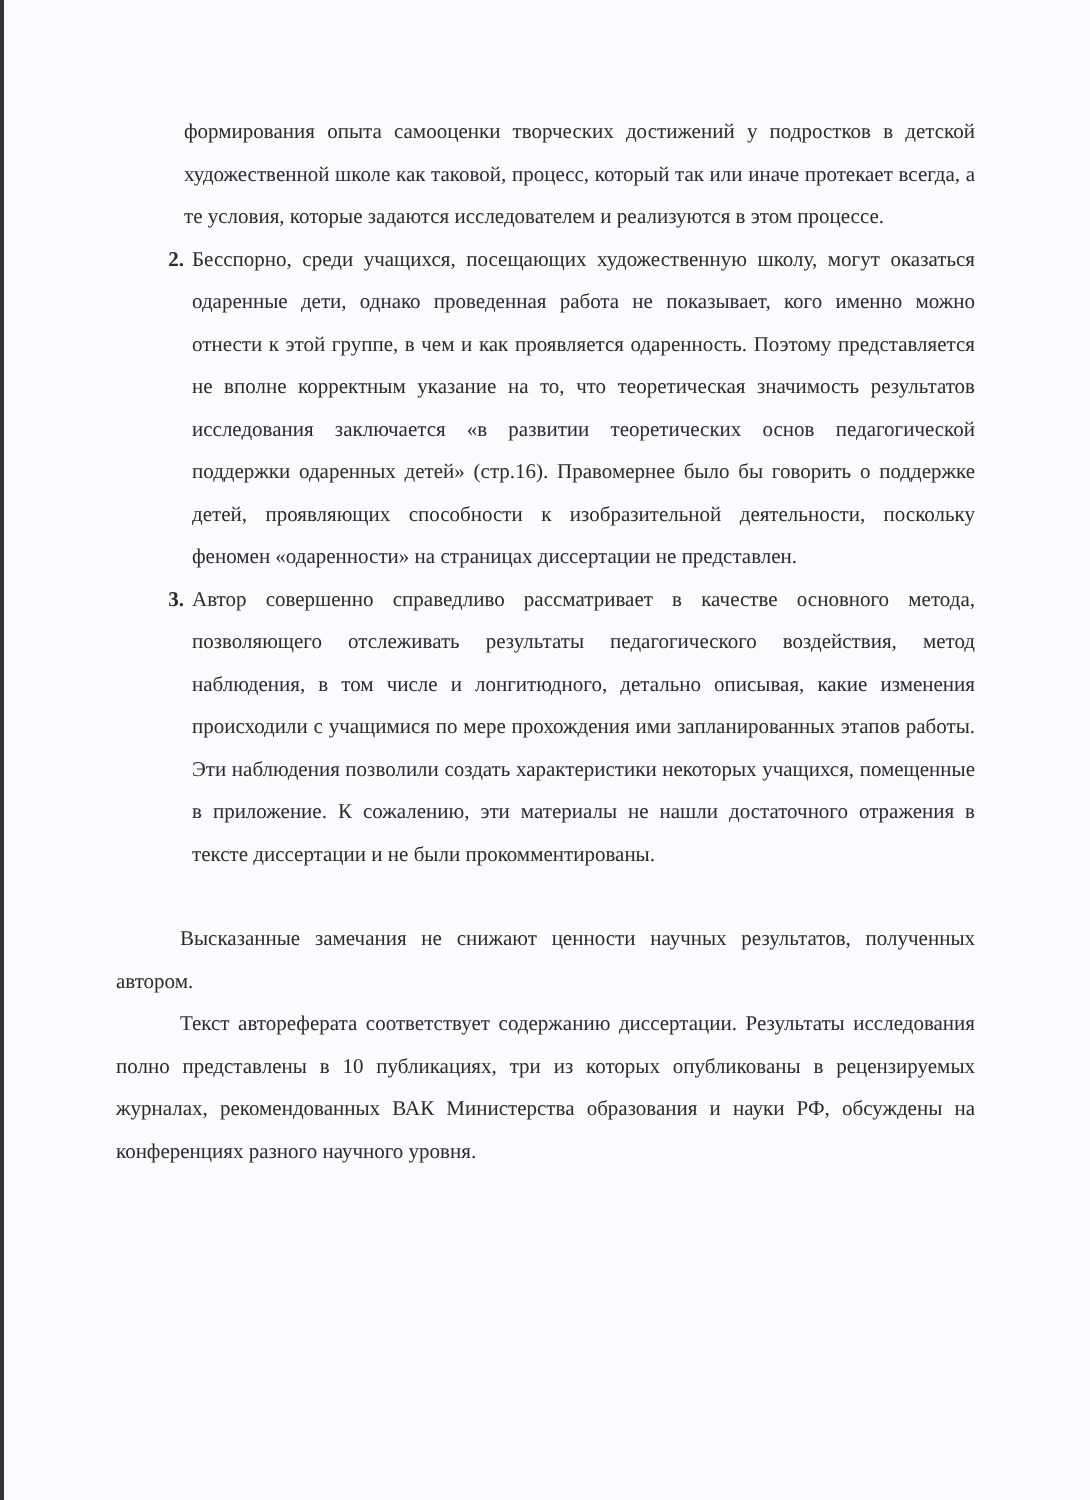формирования опыта самооценки творческих достижений у подростков в детской художественной школе как таковой, процесс, который так или иначе протекает всегда, а те условия, которые задаются исследователем и реализуются в этом процессе.
2. Бесспорно, среди учащихся, посещающих художественную школу, могут оказаться одаренные дети, однако проведенная работа не показывает, кого именно можно отнести к этой группе, в чем и как проявляется одаренность. Поэтому представляется не вполне корректным указание на то, что теоретическая значимость результатов исследования заключается «в развитии теоретических основ педагогической поддержки одаренных детей» (стр.16). Правомернее было бы говорить о поддержке детей, проявляющих способности к изобразительной деятельности, поскольку феномен «одаренности» на страницах диссертации не представлен.
3. Автор совершенно справедливо рассматривает в качестве основного метода, позволяющего отслеживать результаты педагогического воздействия, метод наблюдения, в том числе и лонгитюдного, детально описывая, какие изменения происходили с учащимися по мере прохождения ими запланированных этапов работы. Эти наблюдения позволили создать характеристики некоторых учащихся, помещенные в приложение. К сожалению, эти материалы не нашли достаточного отражения в тексте диссертации и не были прокомментированы.
Высказанные замечания не снижают ценности научных результатов, полученных автором.
Текст автореферата соответствует содержанию диссертации. Результаты исследования полно представлены в 10 публикациях, три из которых опубликованы в рецензируемых журналах, рекомендованных ВАК Министерства образования и науки РФ, обсуждены на конференциях разного научного уровня.